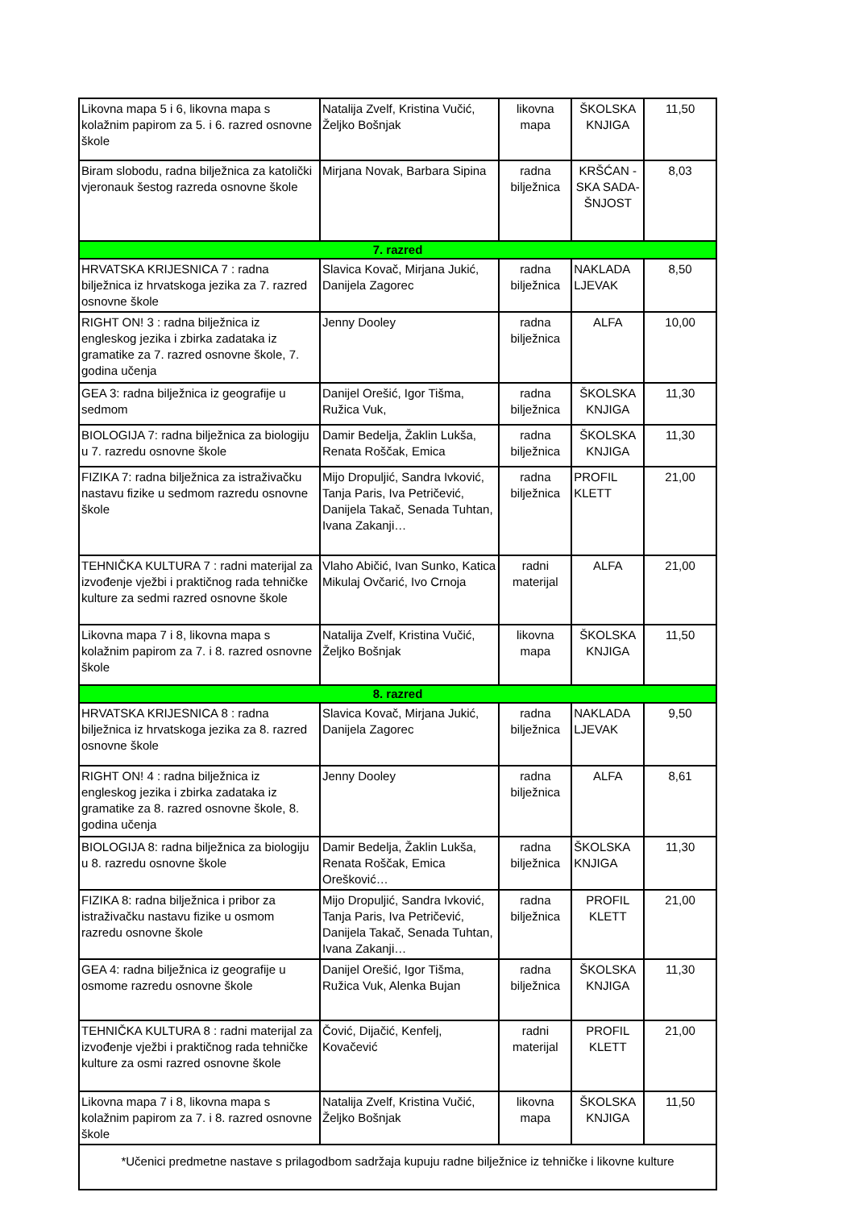| Likovna mapa 5 i 6, likovna mapa s kolažnim papirom za 5. i 6. razred osnovne škole | Natalija Zvelf, Kristina Vučić, Željko Bošnjak | likovna mapa | ŠKOLSKA KNJIGA | 11,50 |
| Biram slobodu, radna bilježnica za katolički vjeronauk šestog razreda osnovne škole | Mirjana Novak, Barbara Sipina | radna bilježnica | KRŠĆAN -SKA SADA-ŠNJOST | 8,03 |
| 7. razred | | | | |
| HRVATSKA KRIJESNICA 7 : radna bilježnica iz hrvatskoga jezika za 7. razred osnovne škole | Slavica Kovač, Mirjana Jukić, Danijela Zagorec | radna bilježnica | NAKLADA LJEVAK | 8,50 |
| RIGHT ON! 3 : radna bilježnica iz engleskog jezika i zbirka zadataka iz gramatike za 7. razred osnovne škole, 7. godina učenja | Jenny Dooley | radna bilježnica | ALFA | 10,00 |
| GEA 3: radna bilježnica iz geografije u sedmom | Danijel Orešić, Igor Tišma, Ružica Vuk, | radna bilježnica | ŠKOLSKA KNJIGA | 11,30 |
| BIOLOGIJA 7: radna bilježnica za biologiju u 7. razredu osnovne škole | Damir Bedelja, Žaklin Lukša, Renata Roščak, Emica | radna bilježnica | ŠKOLSKA KNJIGA | 11,30 |
| FIZIKA 7: radna bilježnica za istraživačku nastavu fizike u sedmom razredu osnovne škole | Mijo Dropuljić, Sandra Ivković, Tanja Paris, Iva Petričević, Danijela Takač, Senada Tuhtan, Ivana Zakanji… | radna bilježnica | PROFIL KLETT | 21,00 |
| TEHNIČKA KULTURA 7 : radni materijal za izvođenje vježbi i praktičnog rada tehničke kulture za sedmi razred osnovne škole | Vlaho Abičić, Ivan Sunko, Katica Mikulaj Ovčarić, Ivo Crnoja | radni materijal | ALFA | 21,00 |
| Likovna mapa 7 i 8, likovna mapa s kolažnim papirom za 7. i 8. razred osnovne škole | Natalija Zvelf, Kristina Vučić, Željko Bošnjak | likovna mapa | ŠKOLSKA KNJIGA | 11,50 |
| 8. razred | | | | |
| HRVATSKA KRIJESNICA 8 : radna bilježnica iz hrvatskoga jezika za 8. razred osnovne škole | Slavica Kovač, Mirjana Jukić, Danijela Zagorec | radna bilježnica | NAKLADA LJEVAK | 9,50 |
| RIGHT ON! 4 : radna bilježnica iz engleskog jezika i zbirka zadataka iz gramatike za 8. razred osnovne škole, 8. godina učenja | Jenny Dooley | radna bilježnica | ALFA | 8,61 |
| BIOLOGIJA 8: radna bilježnica za biologiju u 8. razredu osnovne škole | Damir Bedelja, Žaklin Lukša, Renata Roščak, Emica Orešković… | radna bilježnica | ŠKOLSKA KNJIGA | 11,30 |
| FIZIKA 8: radna bilježnica i pribor za istraživačku nastavu fizike u osmom razredu osnovne škole | Mijo Dropuljić, Sandra Ivković, Tanja Paris, Iva Petričević, Danijela Takač, Senada Tuhtan, Ivana Zakanji… | radna bilježnica | PROFIL KLETT | 21,00 |
| GEA 4: radna bilježnica iz geografije u osmome razredu osnovne škole | Danijel Orešić, Igor Tišma, Ružica Vuk, Alenka Bujan | radna bilježnica | ŠKOLSKA KNJIGA | 11,30 |
| TEHNIČKA KULTURA 8 : radni materijal za izvođenje vježbi i praktičnog rada tehničke kulture za osmi razred osnovne škole | Čović, Dijačić, Kenfelj, Kovačević | radni materijal | PROFIL KLETT | 21,00 |
| Likovna mapa 7 i 8, likovna mapa s kolažnim papirom za 7. i 8. razred osnovne škole | Natalija Zvelf, Kristina Vučić, Željko Bošnjak | likovna mapa | ŠKOLSKA KNJIGA | 11,50 |
| *Učenici predmetne nastave s prilagodbom sadržaja kupuju radne bilježnice iz tehničke i likovne kulture | | | | |